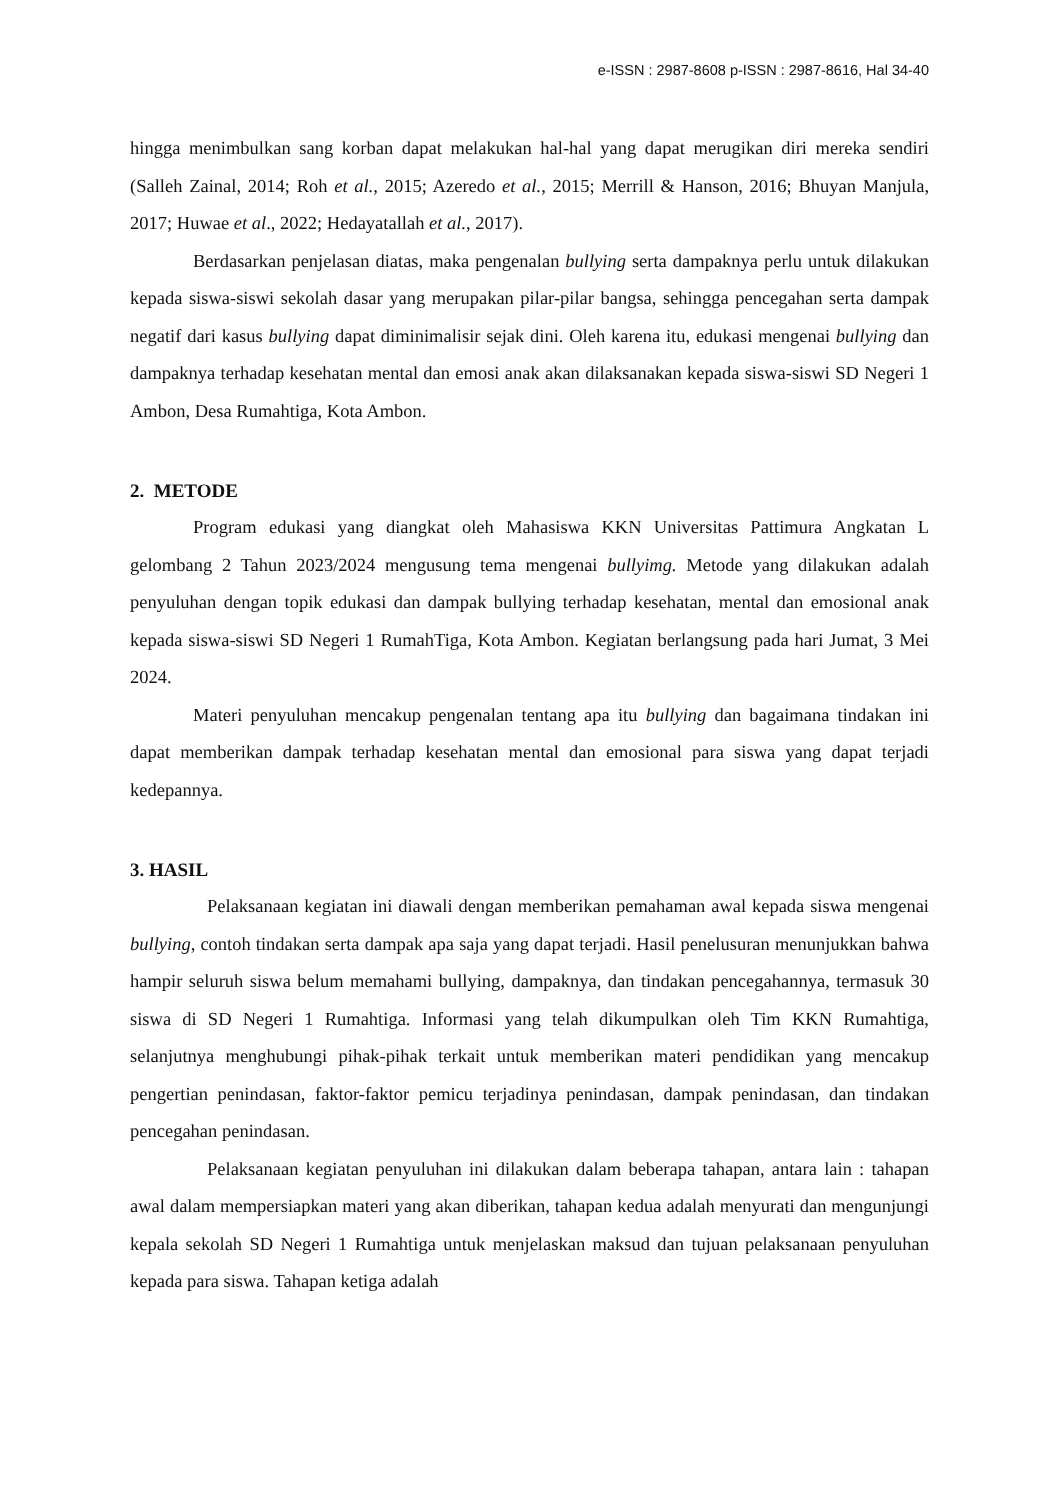e-ISSN : 2987-8608 p-ISSN : 2987-8616, Hal 34-40
hingga menimbulkan sang korban dapat melakukan hal-hal yang dapat merugikan diri mereka sendiri (Salleh Zainal, 2014; Roh et al., 2015; Azeredo et al., 2015; Merrill & Hanson, 2016; Bhuyan Manjula, 2017; Huwae et al., 2022; Hedayatallah et al., 2017).
Berdasarkan penjelasan diatas, maka pengenalan bullying serta dampaknya perlu untuk dilakukan kepada siswa-siswi sekolah dasar yang merupakan pilar-pilar bangsa, sehingga pencegahan serta dampak negatif dari kasus bullying dapat diminimalisir sejak dini. Oleh karena itu, edukasi mengenai bullying dan dampaknya terhadap kesehatan mental dan emosi anak akan dilaksanakan kepada siswa-siswi SD Negeri 1 Ambon, Desa Rumahtiga, Kota Ambon.
2. METODE
Program edukasi yang diangkat oleh Mahasiswa KKN Universitas Pattimura Angkatan L gelombang 2 Tahun 2023/2024 mengusung tema mengenai bullyimg. Metode yang dilakukan adalah penyuluhan dengan topik edukasi dan dampak bullying terhadap kesehatan, mental dan emosional anak kepada siswa-siswi SD Negeri 1 RumahTiga, Kota Ambon. Kegiatan berlangsung pada hari Jumat, 3 Mei 2024.
Materi penyuluhan mencakup pengenalan tentang apa itu bullying dan bagaimana tindakan ini dapat memberikan dampak terhadap kesehatan mental dan emosional para siswa yang dapat terjadi kedepannya.
3. HASIL
Pelaksanaan kegiatan ini diawali dengan memberikan pemahaman awal kepada siswa mengenai bullying, contoh tindakan serta dampak apa saja yang dapat terjadi. Hasil penelusuran menunjukkan bahwa hampir seluruh siswa belum memahami bullying, dampaknya, dan tindakan pencegahannya, termasuk 30 siswa di SD Negeri 1 Rumahtiga. Informasi yang telah dikumpulkan oleh Tim KKN Rumahtiga, selanjutnya menghubungi pihak-pihak terkait untuk memberikan materi pendidikan yang mencakup pengertian penindasan, faktor-faktor pemicu terjadinya penindasan, dampak penindasan, dan tindakan pencegahan penindasan.
Pelaksanaan kegiatan penyuluhan ini dilakukan dalam beberapa tahapan, antara lain : tahapan awal dalam mempersiapkan materi yang akan diberikan, tahapan kedua adalah menyurati dan mengunjungi kepala sekolah SD Negeri 1 Rumahtiga untuk menjelaskan maksud dan tujuan pelaksanaan penyuluhan kepada para siswa. Tahapan ketiga adalah